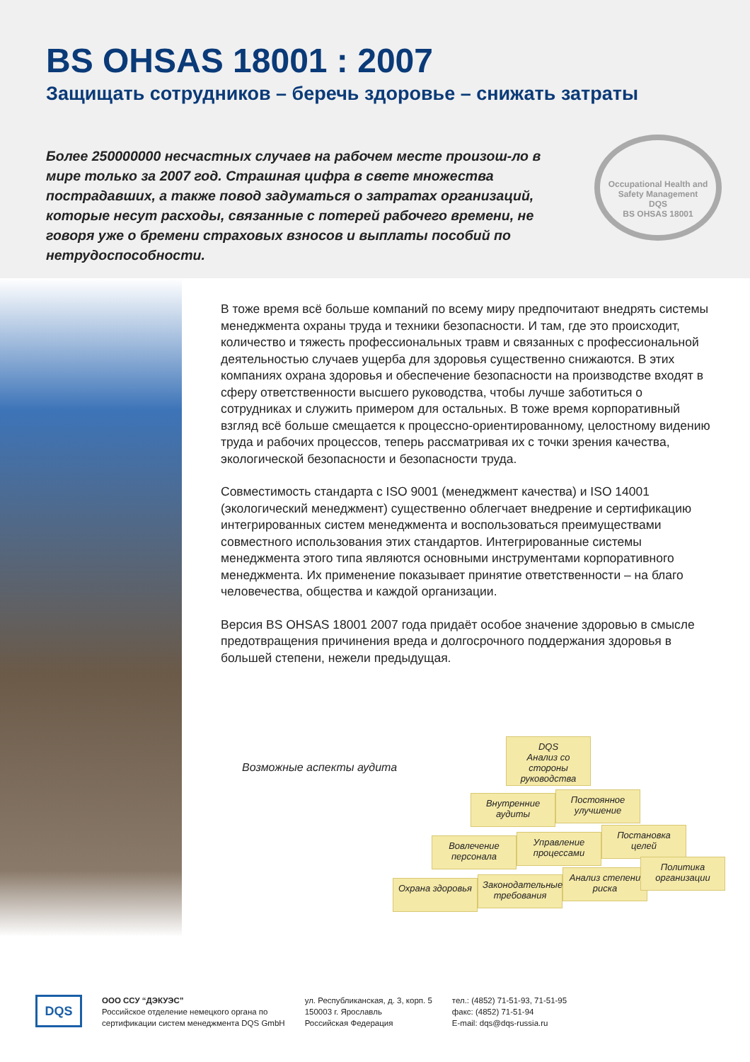BS OHSAS 18001 : 2007
Защищать сотрудников – беречь здоровье – снижать затраты
Более 250000000 несчастных случаев на рабочем месте произош-ло в мире только за 2007 год. Страшная цифра в свете множества пострадавших, а также повод задуматься о затратах организаций, которые несут расходы, связанные с потерей рабочего времени, не говоря уже о бремени страховых взносов и выплаты пособий по нетрудоспособности.
Occupational Health and Safety Management
DQS
BS OHSAS 18001
В тоже время всё больше компаний по всему миру предпочитают внедрять системы менеджмента охраны труда и техники безопасности. И там, где это происходит, количество и тяжесть профессиональных травм и связанных с профессиональной деятельностью случаев ущерба для здоровья существенно снижаются. В этих компаниях охрана здоровья и обеспечение безопасности на производстве входят в сферу ответственности высшего руководства, чтобы лучше заботиться о сотрудниках и служить примером для остальных. В тоже время корпоративный взгляд всё больше смещается к процессно-ориентированному, целостному видению труда и рабочих процессов, теперь рассматривая их с точки зрения качества, экологической безопасности и безопасности труда.
Совместимость стандарта с ISO 9001 (менеджмент качества) и ISO 14001 (экологический менеджмент) существенно облегчает внедрение и сертификацию интегрированных систем менеджмента и воспользоваться преимуществами совместного использования этих стандартов. Интегрированные системы менеджмента этого типа являются основными инструментами корпоративного менеджмента. Их применение показывает принятие ответственности – на благо человечества, общества и каждой организации.
Версия BS OHSAS 18001 2007 года придаёт особое значение здоровью в смысле предотвращения причинения вреда и долгосрочного поддержания здоровья в большей степени, нежели предыдущая.
Возможные аспекты аудита
DQS
Анализ со стороны руководства
Внутренние аудиты
Постоянное улучшение
Вовлечение персонала
Управление процессами
Постановка целей
Охрана здоровья
Законодательные требования
Анализ степени риска
Политика организации
DQS
ООО ССУ “ДЭКУЭС”
Российское отделение немецкого органа по
сертификации систем менеджмента DQS GmbH
ул. Республиканская, д. 3, корп. 5
150003 г. Ярославль
Российская Федерация
тел.: (4852) 71-51-93, 71-51-95
факс: (4852) 71-51-94
E-mail: dqs@dqs-russia.ru